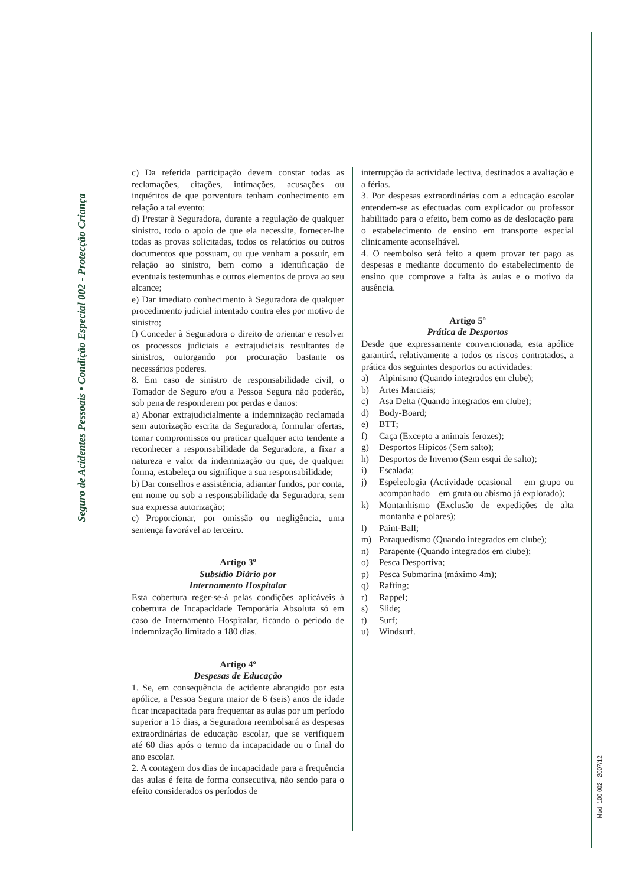Seguro de Acidentes Pessoais • Condição Especial 002 - Protecção Criança
Mod. 100.002 - 2007/12
c) Da referida participação devem constar todas as reclamações, citações, intimações, acusações ou inquéritos de que porventura tenham conhecimento em relação a tal evento;
d) Prestar à Seguradora, durante a regulação de qualquer sinistro, todo o apoio de que ela necessite, fornecer-lhe todas as provas solicitadas, todos os relatórios ou outros documentos que possuam, ou que venham a possuir, em relação ao sinistro, bem como a identificação de eventuais testemunhas e outros elementos de prova ao seu alcance;
e) Dar imediato conhecimento à Seguradora de qualquer procedimento judicial intentado contra eles por motivo de sinistro;
f) Conceder à Seguradora o direito de orientar e resolver os processos judiciais e extrajudiciais resultantes de sinistros, outorgando por procuração bastante os necessários poderes.
8. Em caso de sinistro de responsabilidade civil, o Tomador de Seguro e/ou a Pessoa Segura não poderão, sob pena de responderem por perdas e danos:
a) Abonar extrajudicialmente a indemnização reclamada sem autorização escrita da Seguradora, formular ofertas, tomar compromissos ou praticar qualquer acto tendente a reconhecer a responsabilidade da Seguradora, a fixar a natureza e valor da indemnização ou que, de qualquer forma, estabeleça ou signifique a sua responsabilidade;
b) Dar conselhos e assistência, adiantar fundos, por conta, em nome ou sob a responsabilidade da Seguradora, sem sua expressa autorização;
c) Proporcionar, por omissão ou negligência, uma sentença favorável ao terceiro.
Artigo 3º
Subsídio Diário por
Internamento Hospitalar
Esta cobertura reger-se-á pelas condições aplicáveis à cobertura de Incapacidade Temporária Absoluta só em caso de Internamento Hospitalar, ficando o período de indemnização limitado a 180 dias.
Artigo 4º
Despesas de Educação
1. Se, em consequência de acidente abrangido por esta apólice, a Pessoa Segura maior de 6 (seis) anos de idade ficar incapacitada para frequentar as aulas por um período superior a 15 dias, a Seguradora reembolsará as despesas extraordinárias de educação escolar, que se verifiquem até 60 dias após o termo da incapacidade ou o final do ano escolar.
2. A contagem dos dias de incapacidade para a frequência das aulas é feita de forma consecutiva, não sendo para o efeito considerados os períodos de
interrupção da actividade lectiva, destinados a avaliação e a férias.
3. Por despesas extraordinárias com a educação escolar entendem-se as efectuadas com explicador ou professor habilitado para o efeito, bem como as de deslocação para o estabelecimento de ensino em transporte especial clinicamente aconselhável.
4. O reembolso será feito a quem provar ter pago as despesas e mediante documento do estabelecimento de ensino que comprove a falta às aulas e o motivo da ausência.
Artigo 5º
Prática de Desportos
Desde que expressamente convencionada, esta apólice garantirá, relativamente a todos os riscos contratados, a prática dos seguintes desportos ou actividades:
a) Alpinismo (Quando integrados em clube);
b) Artes Marciais;
c) Asa Delta (Quando integrados em clube);
d) Body-Board;
e) BTT;
f) Caça (Excepto a animais ferozes);
g) Desportos Hípicos (Sem salto);
h) Desportos de Inverno (Sem esqui de salto);
i) Escalada;
j) Espeleologia (Actividade ocasional – em grupo ou acompanhado – em gruta ou abismo já explorado);
k) Montanhismo (Exclusão de expedições de alta montanha e polares);
l) Paint-Ball;
m) Paraquedismo (Quando integrados em clube);
n) Parapente (Quando integrados em clube);
o) Pesca Desportiva;
p) Pesca Submarina (máximo 4m);
q) Rafting;
r) Rappel;
s) Slide;
t) Surf;
u) Windsurf.